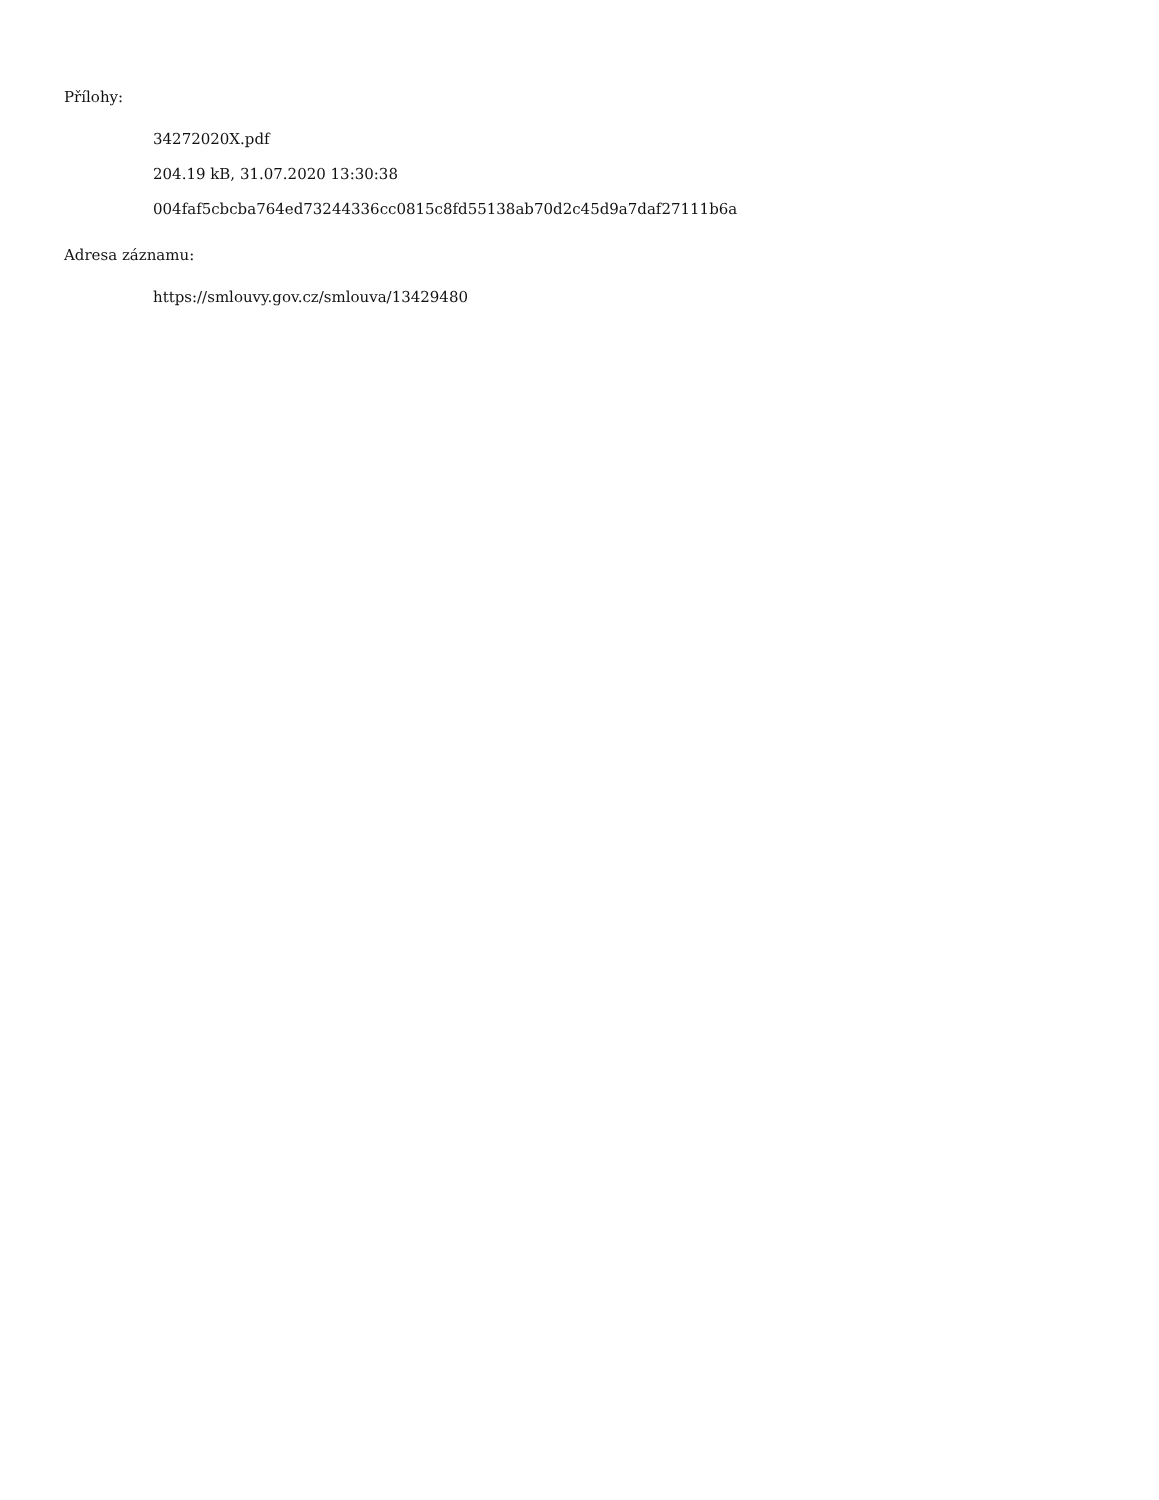Přílohy:
34272020X.pdf
204.19 kB, 31.07.2020 13:30:38
004faf5cbcba764ed73244336cc0815c8fd55138ab70d2c45d9a7daf27111b6a
Adresa záznamu:
https://smlouvy.gov.cz/smlouva/13429480